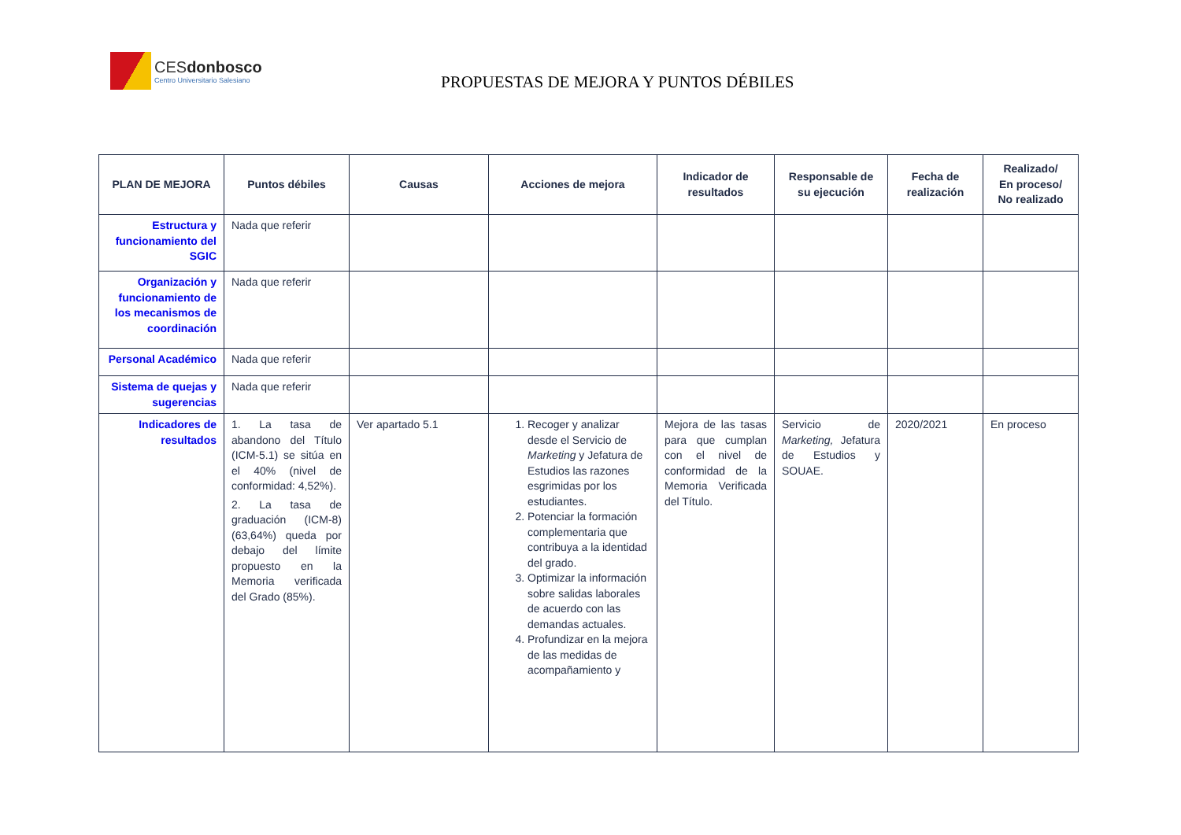CESdonbosco
Centro Universitario Salesiano
PROPUESTAS DE MEJORA Y PUNTOS DÉBILES
| PLAN DE MEJORA | Puntos débiles | Causas | Acciones de mejora | Indicador de resultados | Responsable de su ejecución | Fecha de realización | Realizado/ En proceso/ No realizado |
| --- | --- | --- | --- | --- | --- | --- | --- |
| Estructura y funcionamiento del SGIC | Nada que referir | | | | | | |
| Organización y funcionamiento de los mecanismos de coordinación | Nada que referir | | | | | | |
| Personal Académico | Nada que referir | | | | | | |
| Sistema de quejas y sugerencias | Nada que referir | | | | | | |
| Indicadores de resultados | 1. La tasa de abandono del Título (ICM-5.1) se sitúa en el 40% (nivel de conformidad: 4,52%). 2. La tasa de graduación (ICM-8) (63,64%) queda por debajo del límite propuesto en la Memoria verificada del Grado (85%). | Ver apartado 5.1 | 1. Recoger y analizar desde el Servicio de Marketing y Jefatura de Estudios las razones esgrimidas por los estudiantes. 2. Potenciar la formación complementaria que contribuya a la identidad del grado. 3. Optimizar la información sobre salidas laborales de acuerdo con las demandas actuales. 4. Profundizar en la mejora de las medidas de acompañamiento y | Mejora de las tasas para que cumplan con el nivel de conformidad de la Memoria Verificada del Título. | Servicio de Marketing, Jefatura de Estudios y SOUAE. | 2020/2021 | En proceso |